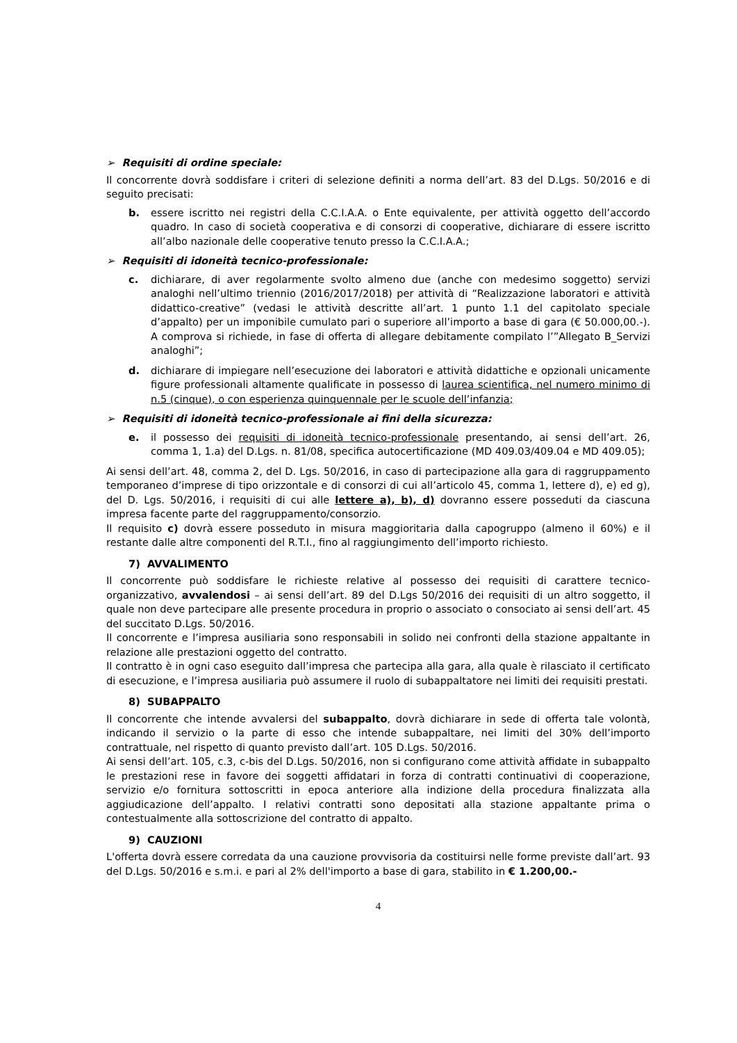➢ Requisiti di ordine speciale:
Il concorrente dovrà soddisfare i criteri di selezione definiti a norma dell’art. 83 del D.Lgs. 50/2016 e di seguito precisati:
b. essere iscritto nei registri della C.C.I.A.A. o Ente equivalente, per attività oggetto dell’accordo quadro. In caso di società cooperativa e di consorzi di cooperative, dichiarare di essere iscritto all’albo nazionale delle cooperative tenuto presso la C.C.I.A.A.;
➢ Requisiti di idoneità tecnico-professionale:
c. dichiarare, di aver regolarmente svolto almeno due (anche con medesimo soggetto) servizi analoghi nell’ultimo triennio (2016/2017/2018) per attività di “Realizzazione laboratori e attività didattico-creative” (vedasi le attività descritte all’art. 1 punto 1.1 del capitolato speciale d’appalto) per un imponibile cumulato pari o superiore all’importo a base di gara (€ 50.000,00.-). A comprova si richiede, in fase di offerta di allegare debitamente compilato l’”Allegato B_Servizi analoghi”;
d. dichiarare di impiegare nell’esecuzione dei laboratori e attività didattiche e opzionali unicamente figure professionali altamente qualificate in possesso di laurea scientifica, nel numero minimo di n.5 (cinque), o con esperienza quinquennale per le scuole dell’infanzia;
➢ Requisiti di idoneità tecnico-professionale ai fini della sicurezza:
e. il possesso dei requisiti di idoneità tecnico-professionale presentando, ai sensi dell’art. 26, comma 1, 1.a) del D.Lgs. n. 81/08, specifica autocertificazione (MD 409.03/409.04 e MD 409.05);
Ai sensi dell’art. 48, comma 2, del D. Lgs. 50/2016, in caso di partecipazione alla gara di raggruppamento temporaneo d’imprese di tipo orizzontale e di consorzi di cui all’articolo 45, comma 1, lettere d), e) ed g), del D. Lgs. 50/2016, i requisiti di cui alle lettere a), b), d) dovranno essere posseduti da ciascuna impresa facente parte del raggruppamento/consorzio.
Il requisito c) dovrà essere posseduto in misura maggioritaria dalla capogruppo (almeno il 60%) e il restante dalle altre componenti del R.T.I., fino al raggiungimento dell’importo richiesto.
7) AVVALIMENTO
Il concorrente può soddisfare le richieste relative al possesso dei requisiti di carattere tecnico-organizzativo, avvalendosi – ai sensi dell’art. 89 del D.Lgs 50/2016 dei requisiti di un altro soggetto, il quale non deve partecipare alle presente procedura in proprio o associato o consociato ai sensi dell’art. 45 del succitato D.Lgs. 50/2016.
Il concorrente e l’impresa ausiliaria sono responsabili in solido nei confronti della stazione appaltante in relazione alle prestazioni oggetto del contratto.
Il contratto è in ogni caso eseguito dall’impresa che partecipa alla gara, alla quale è rilasciato il certificato di esecuzione, e l’impresa ausiliaria può assumere il ruolo di subappaltatore nei limiti dei requisiti prestati.
8) SUBAPPALTO
Il concorrente che intende avvalersi del subappalto, dovrà dichiarare in sede di offerta tale volontà, indicando il servizio o la parte di esso che intende subappaltare, nei limiti del 30% dell’importo contrattuale, nel rispetto di quanto previsto dall’art. 105 D.Lgs. 50/2016.
Ai sensi dell’art. 105, c.3, c-bis del D.Lgs. 50/2016, non si configurano come attività affidate in subappalto le prestazioni rese in favore dei soggetti affidatari in forza di contratti continuativi di cooperazione, servizio e/o fornitura sottoscritti in epoca anteriore alla indizione della procedura finalizzata alla aggiudicazione dell’appalto. I relativi contratti sono depositati alla stazione appaltante prima o contestualmente alla sottoscrizione del contratto di appalto.
9) CAUZIONI
L'offerta dovrà essere corredata da una cauzione provvisoria da costituirsi nelle forme previste dall’art. 93 del D.Lgs. 50/2016 e s.m.i. e pari al 2% dell'importo a base di gara, stabilito in € 1.200,00.-
4